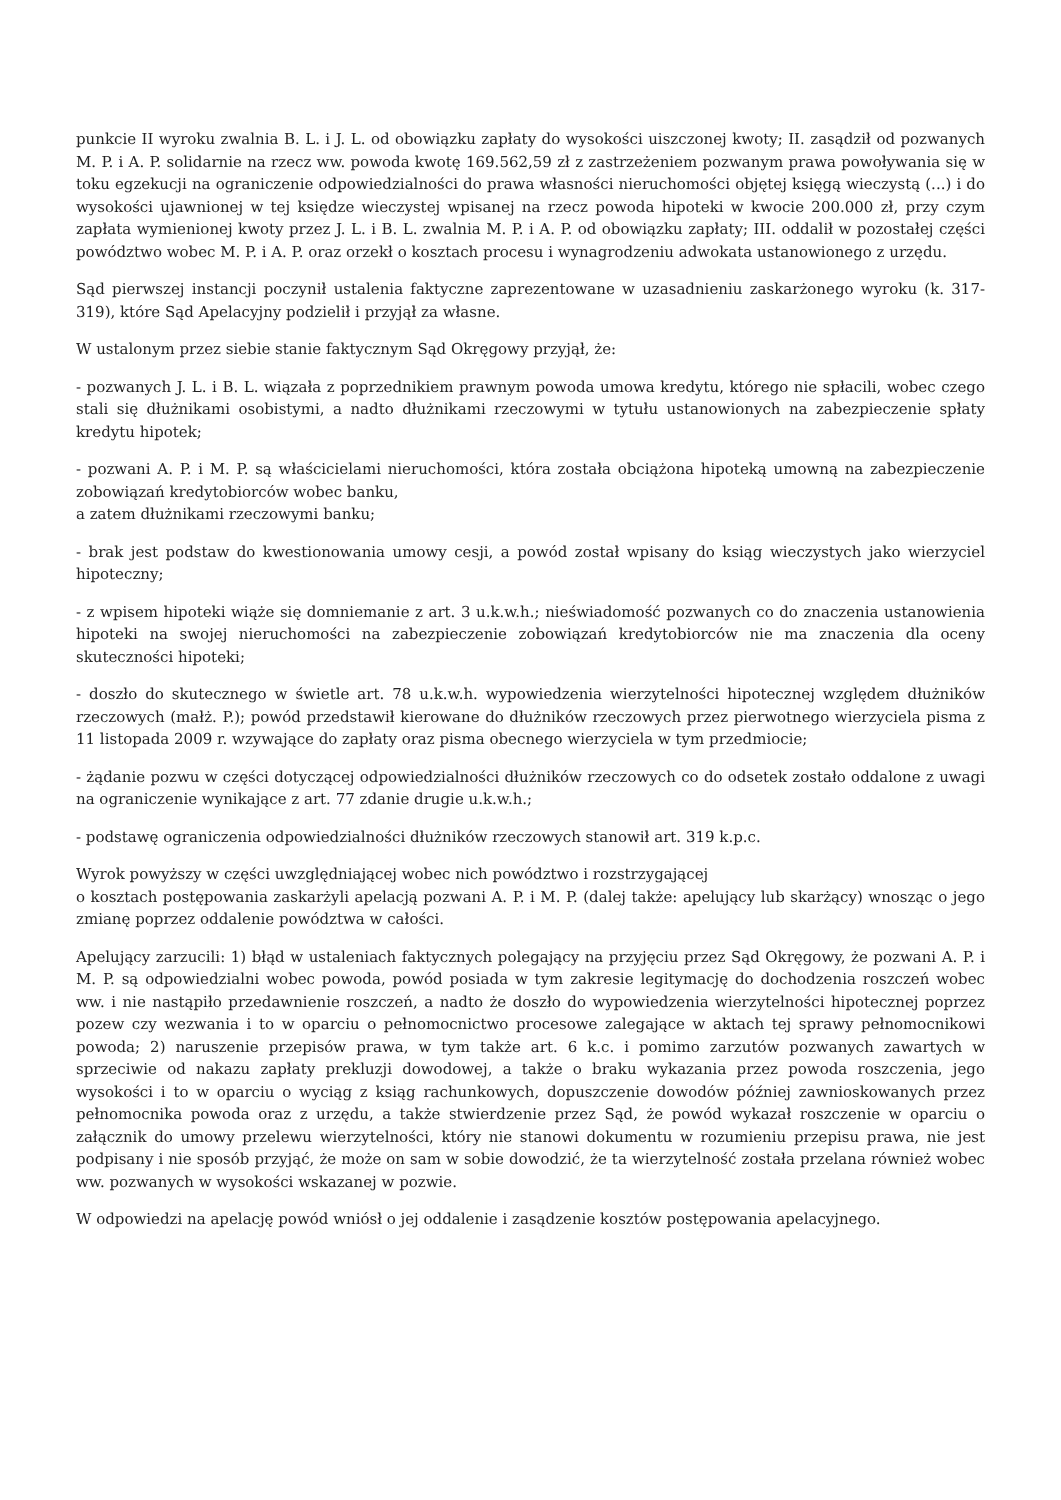punkcie II wyroku zwalnia B. L. i J. L. od obowiązku zapłaty do wysokości uiszczonej kwoty; II. zasądził od pozwanych M. P. i A. P. solidarnie na rzecz ww. powoda kwotę 169.562,59 zł z zastrzeżeniem pozwanym prawa powoływania się w toku egzekucji na ograniczenie odpowiedzialności do prawa własności nieruchomości objętej księgą wieczystą (...) i do wysokości ujawnionej w tej księdze wieczystej wpisanej na rzecz powoda hipoteki w kwocie 200.000 zł, przy czym zapłata wymienionej kwoty przez J. L. i B. L. zwalnia M. P. i A. P. od obowiązku zapłaty; III. oddalił w pozostałej części powództwo wobec M. P. i A. P. oraz orzekł o kosztach procesu i wynagrodzeniu adwokata ustanowionego z urzędu.
Sąd pierwszej instancji poczynił ustalenia faktyczne zaprezentowane w uzasadnieniu zaskarżonego wyroku (k. 317-319), które Sąd Apelacyjny podzielił i przyjął za własne.
W ustalonym przez siebie stanie faktycznym Sąd Okręgowy przyjął, że:
- pozwanych J. L. i B. L. wiązała z poprzednikiem prawnym powoda umowa kredytu, którego nie spłacili, wobec czego stali się dłużnikami osobistymi, a nadto dłużnikami rzeczowymi w tytułu ustanowionych na zabezpieczenie spłaty kredytu hipotek;
- pozwani A. P. i M. P. są właścicielami nieruchomości, która została obciążona hipoteką umowną na zabezpieczenie zobowiązań kredytobiorców wobec banku,
a zatem dłużnikami rzeczowymi banku;
- brak jest podstaw do kwestionowania umowy cesji, a powód został wpisany do ksiąg wieczystych jako wierzyciel hipoteczny;
- z wpisem hipoteki wiąże się domniemanie z art. 3 u.k.w.h.; nieświadomość pozwanych co do znaczenia ustanowienia hipoteki na swojej nieruchomości na zabezpieczenie zobowiązań kredytobiorców nie ma znaczenia dla oceny skuteczności hipoteki;
- doszło do skutecznego w świetle art. 78 u.k.w.h. wypowiedzenia wierzytelności hipotecznej względem dłużników rzeczowych (małż. P.); powód przedstawił kierowane do dłużników rzeczowych przez pierwotnego wierzyciela pisma z 11 listopada 2009 r. wzywające do zapłaty oraz pisma obecnego wierzyciela w tym przedmiocie;
- żądanie pozwu w części dotyczącej odpowiedzialności dłużników rzeczowych co do odsetek zostało oddalone z uwagi na ograniczenie wynikające z art. 77 zdanie drugie u.k.w.h.;
- podstawę ograniczenia odpowiedzialności dłużników rzeczowych stanowił art. 319 k.p.c.
Wyrok powyższy w części uwzględniającej wobec nich powództwo i rozstrzygającej
o kosztach postępowania zaskarżyli apelacją pozwani A. P. i M. P. (dalej także: apelujący lub skarżący) wnosząc o jego zmianę poprzez oddalenie powództwa w całości.
Apelujący zarzucili: 1) błąd w ustaleniach faktycznych polegający na przyjęciu przez Sąd Okręgowy, że pozwani A. P. i M. P. są odpowiedzialni wobec powoda, powód posiada w tym zakresie legitymację do dochodzenia roszczeń wobec ww. i nie nastąpiło przedawnienie roszczeń, a nadto że doszło do wypowiedzenia wierzytelności hipotecznej poprzez pozew czy wezwania i to w oparciu o pełnomocnictwo procesowe zalegające w aktach tej sprawy pełnomocnikowi powoda; 2) naruszenie przepisów prawa, w tym także art. 6 k.c. i pomimo zarzutów pozwanych zawartych w sprzeciwie od nakazu zapłaty prekluzji dowodowej, a także o braku wykazania przez powoda roszczenia, jego wysokości i to w oparciu o wyciąg z ksiąg rachunkowych, dopuszczenie dowodów później zawnioskowanych przez pełnomocnika powoda oraz z urzędu, a także stwierdzenie przez Sąd, że powód wykazał roszczenie w oparciu o załącznik do umowy przelewu wierzytelności, który nie stanowi dokumentu w rozumieniu przepisu prawa, nie jest podpisany i nie sposób przyjąć, że może on sam w sobie dowodzić, że ta wierzytelność została przelana również wobec ww. pozwanych w wysokości wskazanej w pozwie.
W odpowiedzi na apelację powód wniósł o jej oddalenie i zasądzenie kosztów postępowania apelacyjnego.